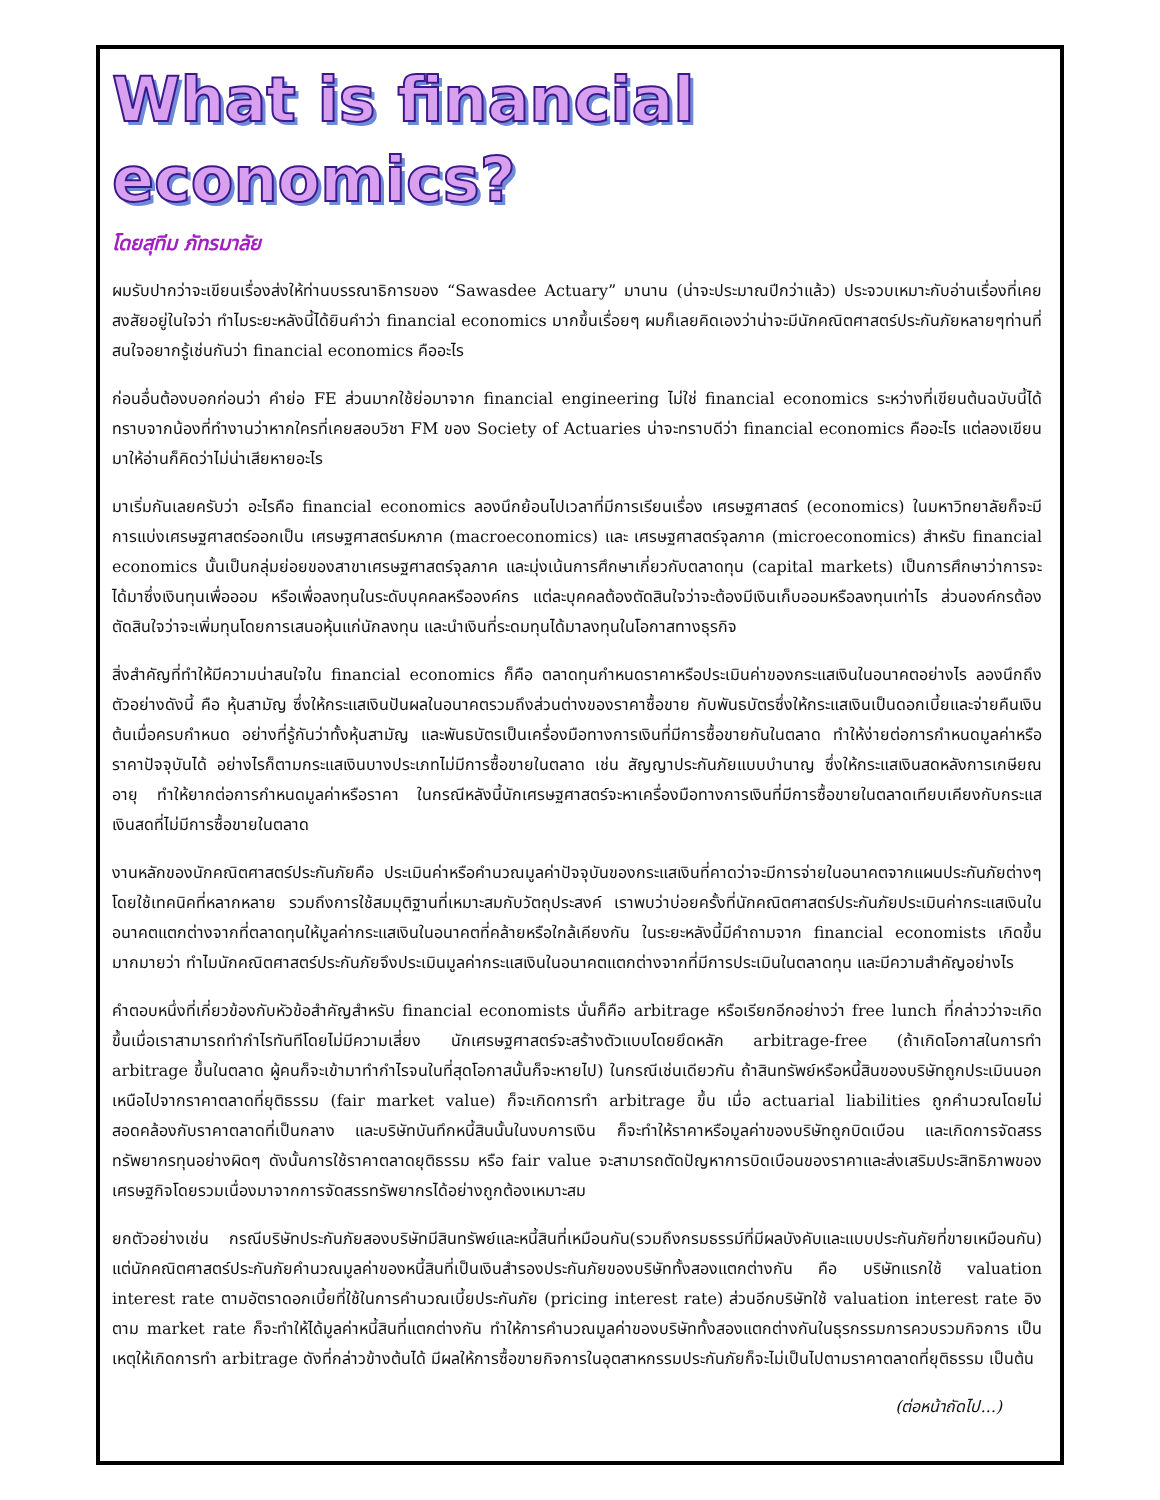What is financial economics?
โดยสุทีม ภัทรมาลัย
ผมรับปากว่าจะเขียนเรื่องส่งให้ท่านบรรณาธิการของ “Sawasdee Actuary” มานาน (น่าจะประมาณปีกว่าแล้ว) ประจวบเหมาะกับอ่านเรื่องที่เคยสงสัยอยู่ในใจว่า ทำไมระยะหลังนี้ได้ยินคำว่า financial economics มากขึ้นเรื่อยๆ ผมก็เลยคิดเองว่าน่าจะมีนักคณิตศาสตร์ประกันภัยหลายๆท่านที่สนใจอยากรู้เช่นกันว่า financial economics คืออะไร
ก่อนอื่นต้องบอกก่อนว่า คำย่อ FE ส่วนมากใช้ย่อมาจาก financial engineering ไม่ใช่ financial economics ระหว่างที่เขียนต้นฉบับนี้ได้ทราบจากน้องที่ทำงานว่าหากใครที่เคยสอบวิชา FM ของ Society of Actuaries น่าจะทราบดีว่า financial economics คืออะไร แต่ลองเขียนมาให้อ่านก็คิดว่าไม่น่าเสียหายอะไร
มาเริ่มกันเลยครับว่า อะไรคือ financial economics ลองนึกย้อนไปเวลาที่มีการเรียนเรื่อง เศรษฐศาสตร์ (economics) ในมหาวิทยาลัยก็จะมีการแบ่งเศรษฐศาสตร์ออกเป็น เศรษฐศาสตร์มหภาค (macroeconomics) และ เศรษฐศาสตร์จุลภาค (microeconomics) สำหรับ financial economics นั้นเป็นกลุ่มย่อยของสาขาเศรษฐศาสตร์จุลภาค และมุ่งเน้นการศึกษาเกี่ยวกับตลาดทุน (capital markets) เป็นการศึกษาว่าการจะได้มาซึ่งเงินทุนเพื่อออม หรือเพื่อลงทุนในระดับบุคคลหรือองค์กร แต่ละบุคคลต้องตัดสินใจว่าจะต้องมีเงินเก็บออมหรือลงทุนเท่าไร ส่วนองค์กรต้องตัดสินใจว่าจะเพิ่มทุนโดยการเสนอหุ้นแก่นักลงทุน และนำเงินที่ระดมทุนได้มาลงทุนในโอกาสทางธุรกิจ
สิ่งสำคัญที่ทำให้มีความน่าสนใจใน financial economics ก็คือ ตลาดทุนกำหนดราคาหรือประเมินค่าของกระแสเงินในอนาคตอย่างไร ลองนึกถึงตัวอย่างดังนี้ คือ หุ้นสามัญ ซึ่งให้กระแสเงินปันผลในอนาคตรวมถึงส่วนต่างของราคาซื้อขาย กับพันธบัตรซึ่งให้กระแสเงินเป็นดอกเบี้ยและจ่ายคืนเงินต้นเมื่อครบกำหนด อย่างที่รู้กันว่าทั้งหุ้นสามัญ และพันธบัตรเป็นเครื่องมือทางการเงินที่มีการซื้อขายกันในตลาด ทำให้ง่ายต่อการกำหนดมูลค่าหรือราคาปัจจุบันได้ อย่างไรก็ตามกระแสเงินบางประเภทไม่มีการซื้อขายในตลาด เช่น สัญญาประกันภัยแบบบำนาญ ซึ่งให้กระแสเงินสดหลังการเกษียณอายุ ทำให้ยากต่อการกำหนดมูลค่าหรือราคา ในกรณีหลังนี้นักเศรษฐศาสตร์จะหาเครื่องมือทางการเงินที่มีการซื้อขายในตลาดเทียบเคียงกับกระแสเงินสดที่ไม่มีการซื้อขายในตลาด
งานหลักของนักคณิตศาสตร์ประกันภัยคือ ประเมินค่าหรือคำนวณมูลค่าปัจจุบันของกระแสเงินที่คาดว่าจะมีการจ่ายในอนาคตจากแผนประกันภัยต่างๆโดยใช้เทคนิคที่หลากหลาย รวมถึงการใช้สมมุติฐานที่เหมาะสมกับวัตถุประสงค์ เราพบว่าบ่อยครั้งที่นักคณิตศาสตร์ประกันภัยประเมินค่ากระแสเงินในอนาคตแตกต่างจากที่ตลาดทุนให้มูลค่ากระแสเงินในอนาคตที่คล้ายหรือใกล้เคียงกัน ในระยะหลังนี้มีคำถามจาก financial economists เกิดขึ้นมากมายว่า ทำไมนักคณิตศาสตร์ประกันภัยจึงประเมินมูลค่ากระแสเงินในอนาคตแตกต่างจากที่มีการประเมินในตลาดทุน และมีความสำคัญอย่างไร
คำตอบหนึ่งที่เกี่ยวข้องกับหัวข้อสำคัญสำหรับ financial economists นั่นก็คือ arbitrage หรือเรียกอีกอย่างว่า free lunch ที่กล่าวว่าจะเกิดขึ้นเมื่อเราสามารถทำกำไรทันทีโดยไม่มีความเสี่ยง นักเศรษฐศาสตร์จะสร้างตัวแบบโดยยึดหลัก arbitrage-free (ถ้าเกิดโอกาสในการทำ arbitrage ขึ้นในตลาด ผู้คนก็จะเข้ามาทำกำไรจนในที่สุดโอกาสนั้นก็จะหายไป) ในกรณีเช่นเดียวกัน ถ้าสินทรัพย์หรือหนี้สินของบริษัทถูกประเมินนอกเหนือไปจากราคาตลาดที่ยุติธรรม (fair market value) ก็จะเกิดการทำ arbitrage ขึ้น เมื่อ actuarial liabilities ถูกคำนวณโดยไม่สอดคล้องกับราคาตลาดที่เป็นกลาง และบริษัทบันทึกหนี้สินนั้นในงบการเงิน ก็จะทำให้ราคาหรือมูลค่าของบริษัทถูกบิดเบือน และเกิดการจัดสรรทรัพยากรทุนอย่างผิดๆ ดังนั้นการใช้ราคาตลาดยุติธรรม หรือ fair value จะสามารถตัดปัญหาการบิดเบือนของราคาและส่งเสริมประสิทธิภาพของเศรษฐกิจโดยรวมเนื่องมาจากการจัดสรรทรัพยากรได้อย่างถูกต้องเหมาะสม
ยกตัวอย่างเช่น กรณีบริษัทประกันภัยสองบริษัทมีสินทรัพย์และหนี้สินที่เหมือนกัน(รวมถึงกรมธรรม์ที่มีผลบังคับและแบบประกันภัยที่ขายเหมือนกัน) แต่นักคณิตศาสตร์ประกันภัยคำนวณมูลค่าของหนี้สินที่เป็นเงินสำรองประกันภัยของบริษัททั้งสองแตกต่างกัน คือ บริษัทแรกใช้ valuation interest rate ตามอัตราดอกเบี้ยที่ใช้ในการคำนวณเบี้ยประกันภัย (pricing interest rate) ส่วนอีกบริษัทใช้ valuation interest rate อิงตาม market rate ก็จะทำให้ได้มูลค่าหนี้สินที่แตกต่างกัน ทำให้การคำนวณมูลค่าของบริษัททั้งสองแตกต่างกันในธุรกรรมการควบรวมกิจการ เป็นเหตุให้เกิดการทำ arbitrage ดังที่กล่าวข้างต้นได้ มีผลให้การซื้อขายกิจการในอุตสาหกรรมประกันภัยก็จะไม่เป็นไปตามราคาตลาดที่ยุติธรรม เป็นต้น
(ต่อหน้าถัดไป...)